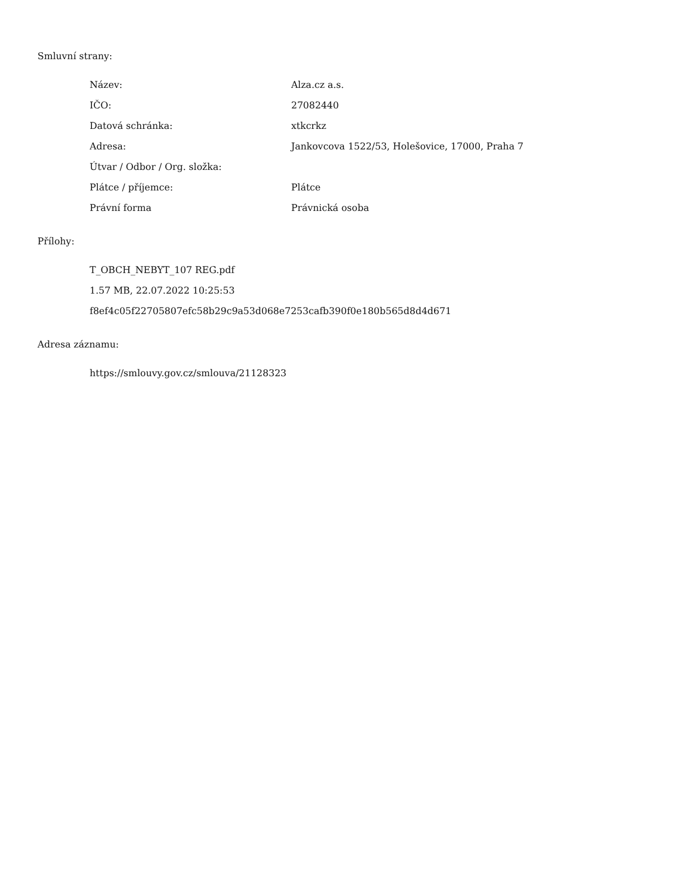Smluvní strany:
| Název: | Alza.cz a.s. |
| IČO: | 27082440 |
| Datová schránka: | xtkcrkz |
| Adresa: | Jankovcova 1522/53, Holešovice, 17000, Praha 7 |
| Útvar / Odbor / Org. složka: | |
| Plátce / příjemce: | Plátce |
| Právní forma | Právnická osoba |
Přílohy:
T_OBCH_NEBYT_107 REG.pdf
1.57 MB, 22.07.2022 10:25:53
f8ef4c05f22705807efc58b29c9a53d068e7253cafb390f0e180b565d8d4d671
Adresa záznamu:
https://smlouvy.gov.cz/smlouva/21128323